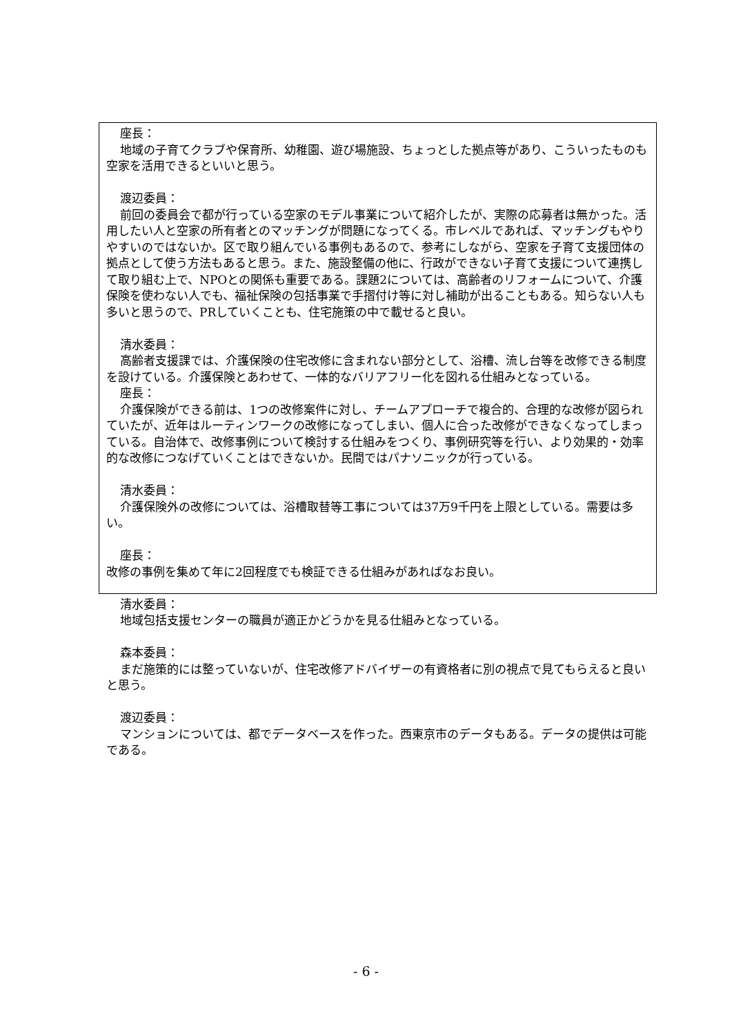座長：
地域の子育てクラブや保育所、幼稚園、遊び場施設、ちょっとした拠点等があり、こういったものも空家を活用できるといいと思う。
渡辺委員：
前回の委員会で都が行っている空家のモデル事業について紹介したが、実際の応募者は無かった。活用したい人と空家の所有者とのマッチングが問題になってくる。市レベルであれば、マッチングもやりやすいのではないか。区で取り組んでいる事例もあるので、参考にしながら、空家を子育て支援団体の拠点として使う方法もあると思う。また、施設整備の他に、行政ができない子育て支援について連携して取り組む上で、NPOとの関係も重要である。課題2については、高齢者のリフォームについて、介護保険を使わない人でも、福祉保険の包括事業で手摺付け等に対し補助が出ることもある。知らない人も多いと思うので、PRしていくことも、住宅施策の中で載せると良い。
清水委員：
高齢者支援課では、介護保険の住宅改修に含まれない部分として、浴槽、流し台等を改修できる制度を設けている。介護保険とあわせて、一体的なバリアフリー化を図れる仕組みとなっている。
座長：
介護保険ができる前は、1つの改修案件に対し、チームアプローチで複合的、合理的な改修が図られていたが、近年はルーティンワークの改修になってしまい、個人に合った改修ができなくなってしまっている。自治体で、改修事例について検討する仕組みをつくり、事例研究等を行い、より効果的・効率的な改修につなげていくことはできないか。民間ではパナソニックが行っている。
清水委員：
介護保険外の改修については、浴槽取替等工事については37万9千円を上限としている。需要は多い。
座長：
改修の事例を集めて年に2回程度でも検証できる仕組みがあればなお良い。
清水委員：
地域包括支援センターの職員が適正かどうかを見る仕組みとなっている。
森本委員：
まだ施策的には整っていないが、住宅改修アドバイザーの有資格者に別の視点で見てもらえると良いと思う。
渡辺委員：
マンションについては、都でデータベースを作った。西東京市のデータもある。データの提供は可能である。
- 6 -